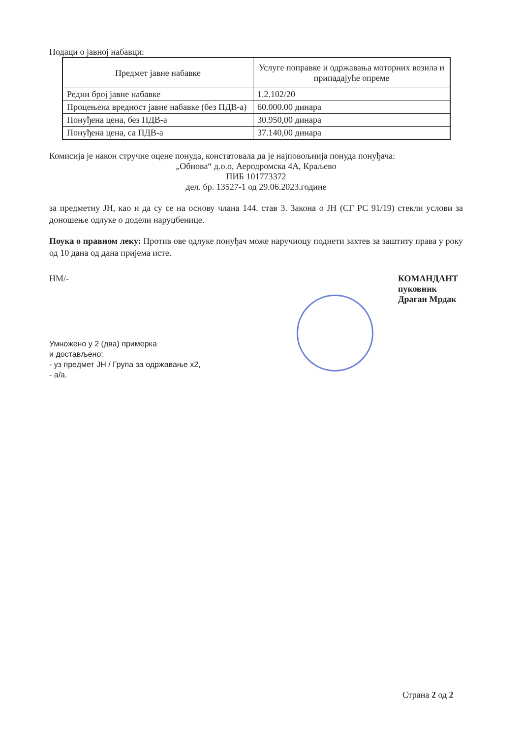Подаци о јавној набавци:
| Предмет јавне набавке | Услуге поправке и одржавања моторних возила и припадајуће опреме |
| Редни број јавне набавке | 1.2.102/20 |
| Процењена вредност јавне набавке (без ПДВ-а) | 60.000.00 динара |
| Понуђена цена, без ПДВ-а | 30.950,00 динара |
| Понуђена цена, са ПДВ-а | 37.140,00 динара |
Комисија је након стручне оцене понуда, констатовала да је најповољнија понуда понуђача:
„Обнова“ д.о.о, Аеродромска 4А, Краљево
ПИБ 101773372
дел. бр. 13527-1 од 29.06.2023.године
за предметну ЈН, као и да су се на основу члана 144. став 3. Закона о ЈН (СГ РС 91/19) стекли услови за доношење одлуке о додели наруџбенице.
Поука о правном леку: Против ове одлуке понуђач може наручиоцу поднети захтев за заштиту права у року од 10 дана од дана пријема истe.
НМ/- КОМАНДАНТ
пуковник
Драган Мрдак
Умножено у 2 (два) примерка
и достављено:
- уз предмет ЈН / Група за одржавање х2,
- а/а.
Страна 2 од 2